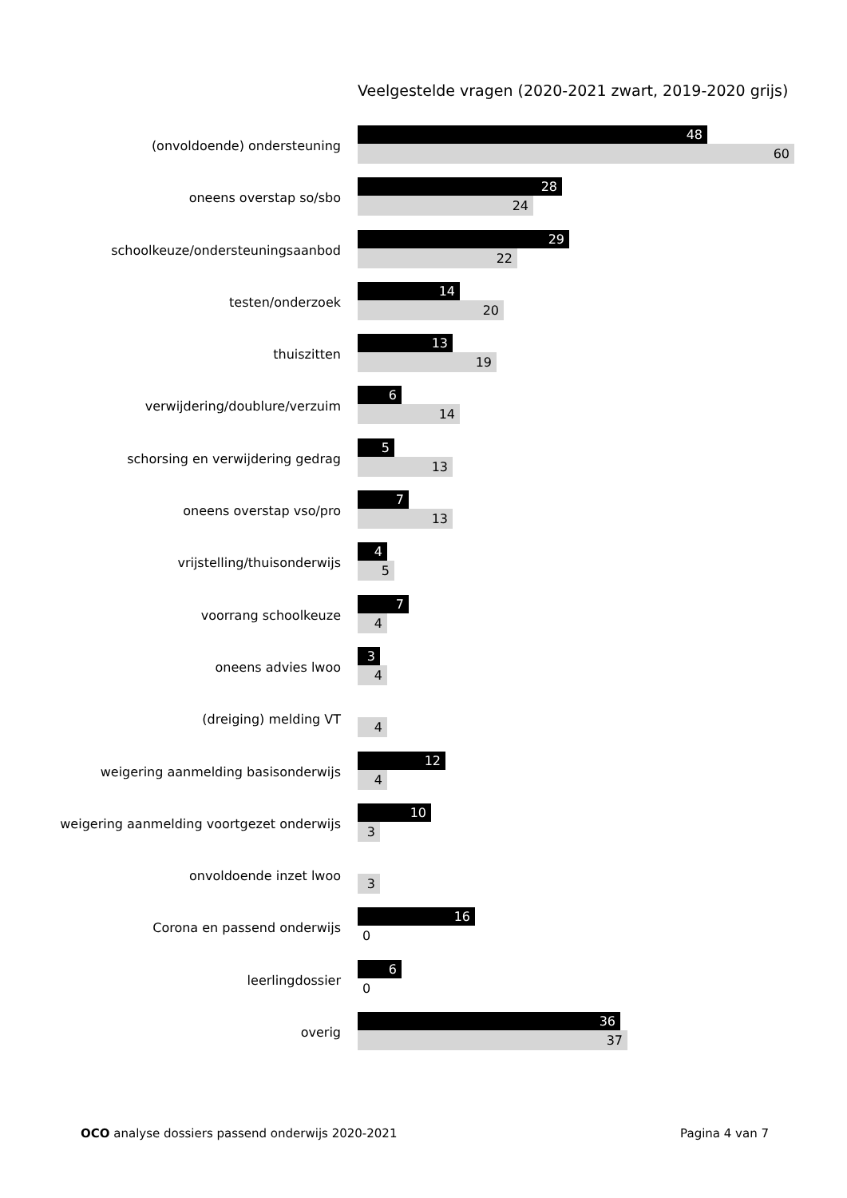Veelgestelde vragen (2020-2021 zwart, 2019-2020 grijs)
(onvoldoende) ondersteuning
48
60
oneens overstap so/sbo
28
24
schoolkeuze/ondersteuningsaanbod
29
22
testen/onderzoek
14
20
thuiszitten
13
19
verwijdering/doublure/verzuim
6
14
schorsing en verwijdering gedrag
5
13
oneens overstap vso/pro
7
13
vrijstelling/thuisonderwijs
4
5
voorrang schoolkeuze
7
4
oneens advies lwoo
3
4
(dreiging) melding VT
4
weigering aanmelding basisonderwijs
12
4
weigering aanmelding voortgezet onderwijs
10
3
onvoldoende inzet lwoo
3
Corona en passend onderwijs
16
0
leerlingdossier
6
0
overig
36
37
OCO analyse dossiers passend onderwijs 2020-2021
Pagina 4 van 7